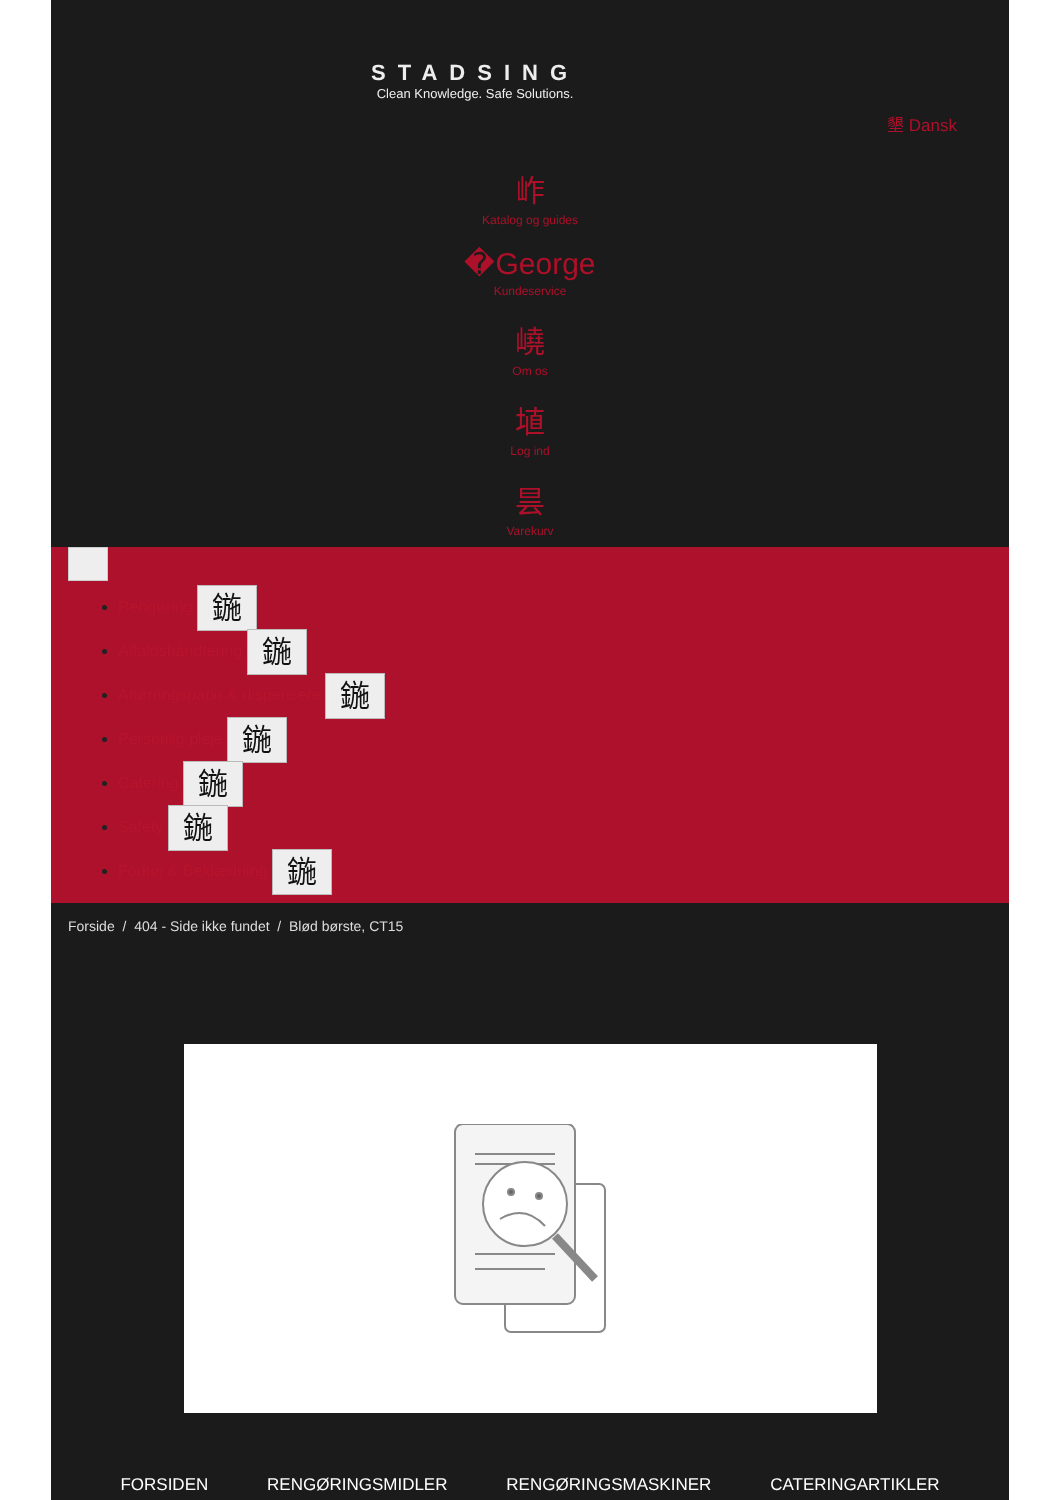STADSING
Clean Knowledge. Safe Solutions.
墾 Dansk
岞
Katalog og guides
�George
Kundeservice
嶢
Om os
埴
Log ind
昙
Varekurv
Rengøring 鍦
Affaldshåndtering 鍦
Aftørringspapir & dispensere 鍦
Personlig pleje 鍦
Catering 鍦
Safety 鍦
Fodtøj & Beklædning 鍦
Forside / 404 - Side ikke fundet / Blød børste, CT15
FORSIDEN RENGØRINGSMIDLER RENGØRINGSMASKINER CATERINGARTIKLER